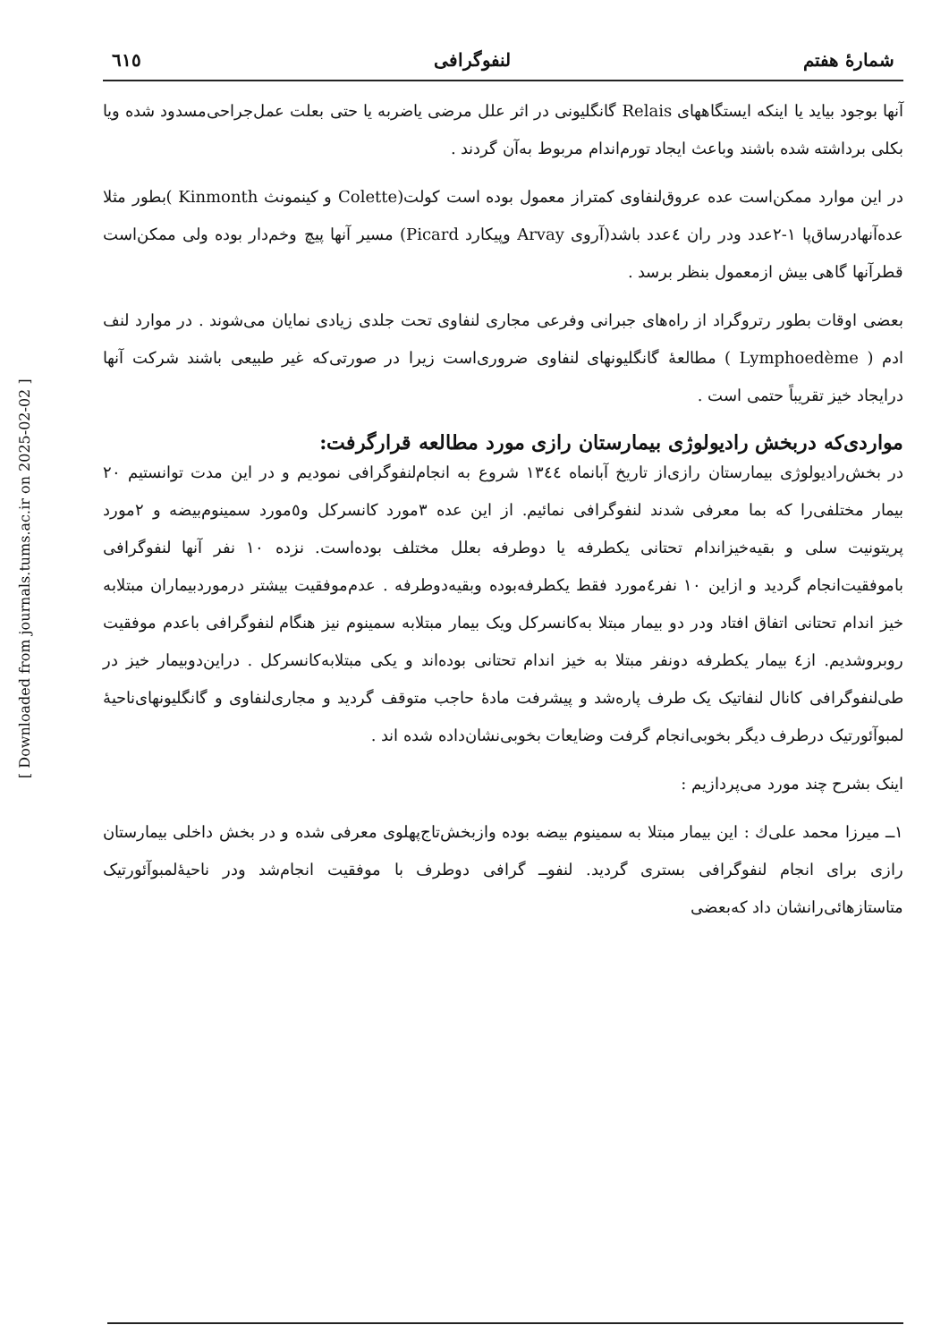شمارهٔ هفتم لنفوگرافی ٦١٥
آنها بوجود بیاید یا اینکه ایستگاههای Relais گانگلیونی در اثر علل مرضی یاضربه یا حتی بعلت عمل‌جراحی‌مسدود شده ویا بکلی برداشته شده باشند وباعث ایجاد تورم‌اندام مربوط به‌آن گردند .
در این موارد ممکن‌است عده عروق‌لنفاوی کمتراز معمول بوده است کولت(Colette و کینمونث Kinmonth )بطور مثلا عده‌آنها‌درساق‌پا ۱-۲عدد ودر ران ٤عدد باشد(آروی Arvay وپیکارد Picard) مسیر آنها پیچ وخم‌دار بوده ولی ممکن‌است قطرآنها گاهی بیش ازمعمول بنظر برسد .
بعضی اوقات بطور رتروگراد از راه‌های جبرانی وفرعی مجاری لنفاوی تحت جلدی زیادی نمایان می‌شوند . در موارد لنف ادم ( Lymphoedème ) مطالعهٔ گانگلیونهای لنفاوی ضروری‌است زیرا در صورتی‌که غیر طبیعی باشند شرکت آنها درایجاد خیز تقریباً حتمی است .
مواردی‌که دربخش رادیولوژی بیمارستان رازی مورد مطالعه قرارگرفت:
در بخش‌رادیولوژی بیمارستان رازی‌از تاریخ آبانماه ۱۳٤٤ شروع به انجام‌لنفوگرافی نمودیم و در این مدت توانستیم ۲۰ بیمار مختلفی‌را که بما معرفی شدند لنفوگرافی نمائیم. از این عده ۳مورد کانسرکل و٥مورد سمینوم‌بیضه و ۲مورد پریتونیت سلی و بقیه‌خیزاندام تحتانی یکطرفه یا دوطرفه بعلل مختلف بوده‌است. نزده ۱۰ نفر آنها لنفوگرافی باموفقیت‌انجام گردید و ازاین ۱۰ نفر٤مورد فقط یکطرفه‌بوده وبقیه‌دوطرفه . عدم‌موفقیت بیشتر درموردبیماران مبتلابه خیز اندام تحتانی اتفاق افتاد ودر دو بیمار مبتلا به‌کانسرکل ویک بیمار مبتلابه سمینوم نیز هنگام لنفوگرافی باعدم موفقیت روبروشدیم. از٤ بیمار یکطرفه دونفر مبتلا به خیز اندام تحتانی بوده‌اند و یکی مبتلابه‌کانسرکل . دراین‌دوبیمار خیز در طی‌لنفوگرافی کانال لنفاتیک یک طرف پاره‌شد و پیشرفت مادهٔ حاجب متوقف گردید و مجاری‌لنفاوی و گانگلیونهای‌ناحیهٔ لمبوآئورتیک درطرف دیگر بخوبی‌انجام گرفت وضایعات بخوبی‌نشان‌داده شده اند .
اینک بشرح چند مورد می‌پردازیم :
۱ــ میرزا محمد علی‌ك : این بیمار مبتلا به سمینوم بیضه بوده وازبخش‌تاج‌پهلوی معرفی شده و در بخش داخلی بیمارستان رازی برای انجام لنفوگرافی بستری گردید. لنفوــ گرافی دوطرف با موفقیت انجام‌شد ودر ناحیهٔ‌لمبوآئورتیک متاستازهائی‌رانشان داد که‌بعضی
[ Downloaded from journals.tums.ac.ir on 2025-02-02 ]